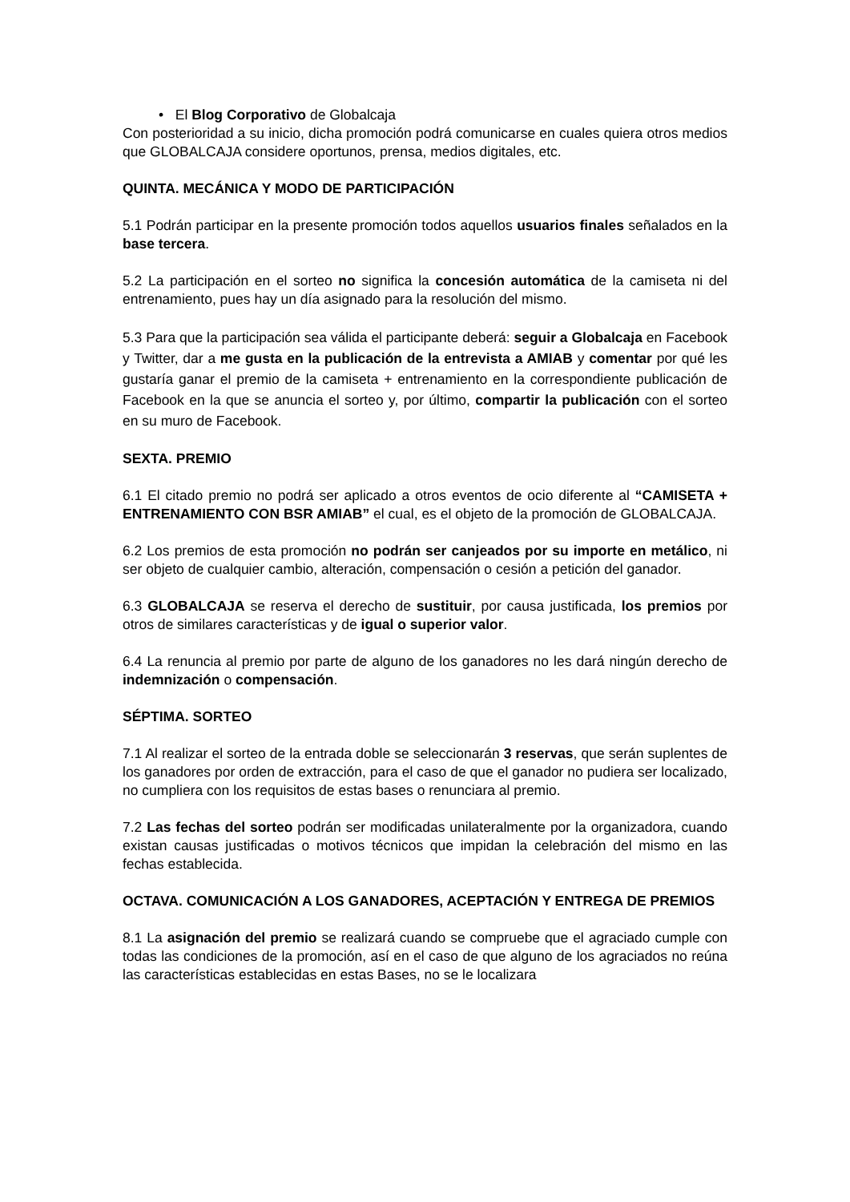• El Blog Corporativo de Globalcaja
Con posterioridad a su inicio, dicha promoción podrá comunicarse en cuales quiera otros medios que GLOBALCAJA considere oportunos, prensa, medios digitales, etc.
QUINTA. MECÁNICA Y MODO DE PARTICIPACIÓN
5.1 Podrán participar en la presente promoción todos aquellos usuarios finales señalados en la base tercera.
5.2 La participación en el sorteo no significa la concesión automática de la camiseta ni del entrenamiento, pues hay un día asignado para la resolución del mismo.
5.3 Para que la participación sea válida el participante deberá: seguir a Globalcaja en Facebook y Twitter, dar a me gusta en la publicación de la entrevista a AMIAB y comentar por qué les gustaría ganar el premio de la camiseta + entrenamiento en la correspondiente publicación de Facebook en la que se anuncia el sorteo y, por último, compartir la publicación con el sorteo en su muro de Facebook.
SEXTA. PREMIO
6.1 El citado premio no podrá ser aplicado a otros eventos de ocio diferente al “CAMISETA + ENTRENAMIENTO CON BSR AMIAB” el cual, es el objeto de la promoción de GLOBALCAJA.
6.2 Los premios de esta promoción no podrán ser canjeados por su importe en metálico, ni ser objeto de cualquier cambio, alteración, compensación o cesión a petición del ganador.
6.3 GLOBALCAJA se reserva el derecho de sustituir, por causa justificada, los premios por otros de similares características y de igual o superior valor.
6.4 La renuncia al premio por parte de alguno de los ganadores no les dará ningún derecho de indemnización o compensación.
SÉPTIMA. SORTEO
7.1 Al realizar el sorteo de la entrada doble se seleccionarán 3 reservas, que serán suplentes de los ganadores por orden de extracción, para el caso de que el ganador no pudiera ser localizado, no cumpliera con los requisitos de estas bases o renunciara al premio.
7.2 Las fechas del sorteo podrán ser modificadas unilateralmente por la organizadora, cuando existan causas justificadas o motivos técnicos que impidan la celebración del mismo en las fechas establecida.
OCTAVA. COMUNICACIÓN A LOS GANADORES, ACEPTACIÓN Y ENTREGA DE PREMIOS
8.1 La asignación del premio se realizará cuando se compruebe que el agraciado cumple con todas las condiciones de la promoción, así en el caso de que alguno de los agraciados no reúna las características establecidas en estas Bases, no se le localizara